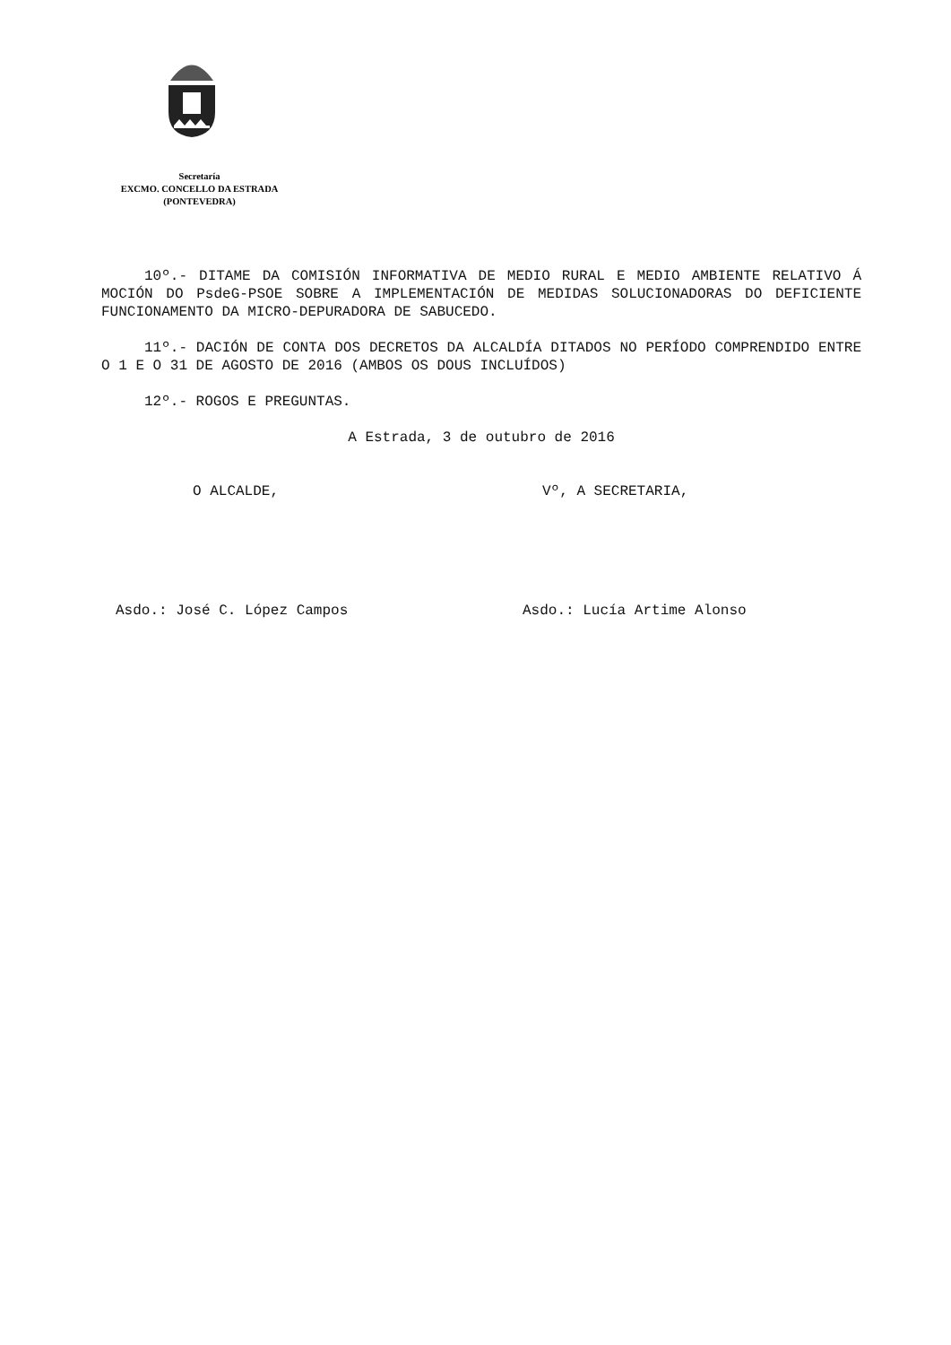Secretaría
EXCMO. CONCELLO DA ESTRADA
(PONTEVEDRA)
10º.- DITAME DA COMISIÓN INFORMATIVA DE MEDIO RURAL E MEDIO AMBIENTE RELATIVO Á MOCIÓN DO PsdeG-PSOE SOBRE A IMPLEMENTACIÓN DE MEDIDAS SOLUCIONADORAS DO DEFICIENTE FUNCIONAMENTO DA MICRO-DEPURADORA DE SABUCEDO.
11º.- DACIÓN DE CONTA DOS DECRETOS DA ALCALDÍA DITADOS NO PERÍODO COMPRENDIDO ENTRE O 1 E O 31 DE AGOSTO DE 2016 (AMBOS OS DOUS INCLUÍDOS)
12º.- ROGOS E PREGUNTAS.
A Estrada, 3 de outubro de 2016
O ALCALDE, Vº, A SECRETARIA,
Asdo.: José C. López Campos Asdo.: Lucía Artime Alonso